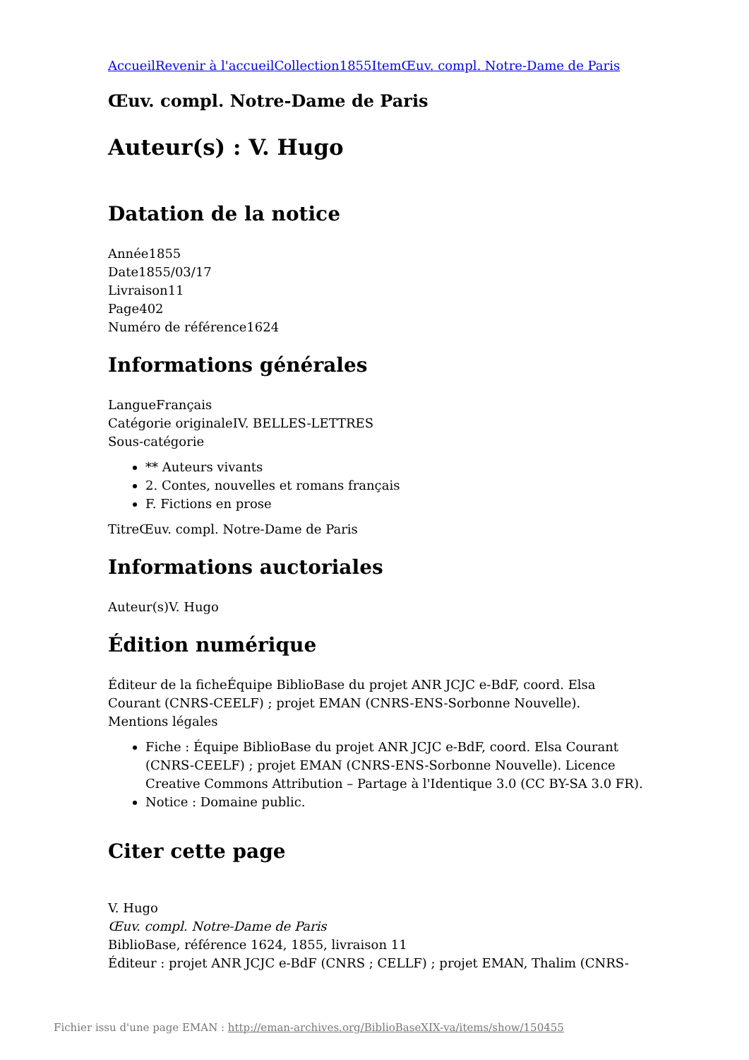Accueil Revenir à l'accueil Collection 1855 Item Œuv. compl. Notre-Dame de Paris
Œuv. compl. Notre-Dame de Paris
Auteur(s) : V. Hugo
Datation de la notice
Année1855
Date1855/03/17
Livraison11
Page402
Numéro de référence1624
Informations générales
LangueFrançais
Catégorie originaleIV. BELLES-LETTRES
Sous-catégorie
** Auteurs vivants
2. Contes, nouvelles et romans français
F. Fictions en prose
TitreŒuv. compl. Notre-Dame de Paris
Informations auctoriales
Auteur(s)V. Hugo
Édition numérique
Éditeur de la ficheÉquipe BiblioBase du projet ANR JCJC e-BdF, coord. Elsa Courant (CNRS-CEELF) ; projet EMAN (CNRS-ENS-Sorbonne Nouvelle).
Mentions légales
Fiche : Équipe BiblioBase du projet ANR JCJC e-BdF, coord. Elsa Courant (CNRS-CEELF) ; projet EMAN (CNRS-ENS-Sorbonne Nouvelle). Licence Creative Commons Attribution – Partage à l'Identique 3.0 (CC BY-SA 3.0 FR).
Notice : Domaine public.
Citer cette page
V. Hugo
Œuv. compl. Notre-Dame de Paris
BiblioBase, référence 1624, 1855, livraison 11
Éditeur : projet ANR JCJC e-BdF (CNRS ; CELLF) ; projet EMAN, Thalim (CNRS-
Fichier issu d'une page EMAN : http://eman-archives.org/BiblioBaseXIX-va/items/show/150455